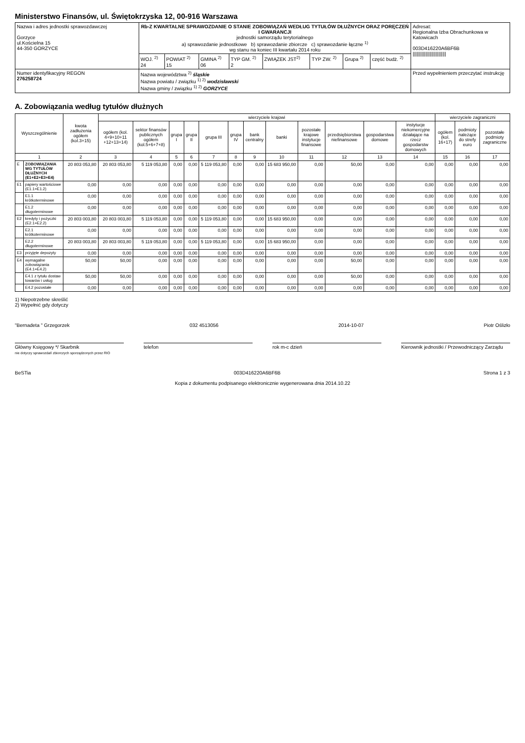Ministerstwo Finansów, ul. Świętokrzyska 12, 00-916 Warszawa
| Nazwa i adres jednostki sprawozdawczej Gorzyce ul.Kościelna 15 44-350 GORZYCE | Rb-Z KWARTALNE SPRAWOZDANIE O STANIE ZOBOWIĄZAŃ WEDŁUG TYTUŁÓW DŁUŻNYCH ORAZ PORĘCZEŃ I GWARANCJI jednostki samorządu terytorialnego a) sprawozdanie jednostkowe b) sprawozdanie zbiorcze c) sprawozdanie łączne <sup>1)</sup> wg stanu na koniec III kwartału 2014 roku | | | | | | | | Adresat: Regionalna Izba Obrachunkowa w Katowicach 003D416220A6BF6B ////////////////////////// |
| | WOJ. <sup>2)</sup> 24 | POWIAT <sup>2)</sup> 15 | GMINA <sup>2)</sup> 06 | TYP GM. <sup>2)</sup> 2 | ZWIĄZEK JST<sup>2)</sup> | TYP ZW. <sup>2)</sup> | Grupa <sup>2)</sup> | część budż. <sup>2)</sup> | |
| Numer identyfikacyjny REGON 276258724 | Nazwa województwa <sup>2)</sup> śląskie Nazwa powiatu / związku <sup>1) 2)</sup> wodzisławski Nazwa gminy / związku <sup>1) 2)</sup> GORZYCE | | | | | | | | Przed wypełnieniem przeczytać instrukcję |
A. Zobowiązania według tytułów dłużnych
| Wyszczególnienie | | kwota zadłużenia ogółem (kol.3+15) | wierzyciele krajowi | | | | | | | | | | | | wierzyciele zagraniczni | | |
| --- | --- | --- | --- | --- | --- | --- | --- | --- | --- | --- | --- | --- | --- | --- | --- | --- | --- |
| | | | ogółem (kol. 4+9+10+11 +12+13+14) | sektor finansów publicznych ogółem (kol.5+6+7+8) | grupa I | grupa II | grupa III | grupa IV | bank centralny | banki | pozostałe krajowe instytucje finansowe | przedsiębiorstwa niefinansowe | gospodarstwa domowe | instytucje niekomercyjne działające na rzecz gospodarstw domowych | ogółem (kol. 16+17) | podmioty należące do strefy euro | pozostałe podmioty zagraniczne |
| 1 | | 2 | 3 | 4 | 5 | 6 | 7 | 8 | 9 | 10 | 11 | 12 | 13 | 14 | 15 | 16 | 17 |
| E | ZOBOWIĄZANIA WG TYTUŁÓW DŁUŻNYCH (E1+E2+E3+E4) | 20 803 053,80 | 20 803 053,80 | 5 119 053,80 | 0,00 | 0,00 | 5 119 053,80 | 0,00 | 0,00 | 15 683 950,00 | 0,00 | 50,00 | 0,00 | 0,00 | 0,00 | 0,00 | 0,00 |
| E1 | papiery wartościowe (E1.1+E1.2) | 0,00 | 0,00 | 0,00 | 0,00 | 0,00 | 0,00 | 0,00 | 0,00 | 0,00 | 0,00 | 0,00 | 0,00 | 0,00 | 0,00 | 0,00 | 0,00 |
| | E1.1 krótkoterminowe | 0,00 | 0,00 | 0,00 | 0,00 | 0,00 | 0,00 | 0,00 | 0,00 | 0,00 | 0,00 | 0,00 | 0,00 | 0,00 | 0,00 | 0,00 | 0,00 |
| | E1.2 długoterminowe | 0,00 | 0,00 | 0,00 | 0,00 | 0,00 | 0,00 | 0,00 | 0,00 | 0,00 | 0,00 | 0,00 | 0,00 | 0,00 | 0,00 | 0,00 | 0,00 |
| E2 | kredyty i pożyczki (E2.1+E2.2) | 20 803 003,80 | 20 803 003,80 | 5 119 053,80 | 0,00 | 0,00 | 5 119 053,80 | 0,00 | 0,00 | 15 683 950,00 | 0,00 | 0,00 | 0,00 | 0,00 | 0,00 | 0,00 | 0,00 |
| | E2.1 krótkoterminowe | 0,00 | 0,00 | 0,00 | 0,00 | 0,00 | 0,00 | 0,00 | 0,00 | 0,00 | 0,00 | 0,00 | 0,00 | 0,00 | 0,00 | 0,00 | 0,00 |
| | E2.2 długoterminowe | 20 803 003,80 | 20 803 003,80 | 5 119 053,80 | 0,00 | 0,00 | 5 119 053,80 | 0,00 | 0,00 | 15 683 950,00 | 0,00 | 0,00 | 0,00 | 0,00 | 0,00 | 0,00 | 0,00 |
| E3 | przyjęte depozyty | 0,00 | 0,00 | 0,00 | 0,00 | 0,00 | 0,00 | 0,00 | 0,00 | 0,00 | 0,00 | 0,00 | 0,00 | 0,00 | 0,00 | 0,00 | 0,00 |
| E4 | wymagalne zobowiązania (E4.1+E4.2) | 50,00 | 50,00 | 0,00 | 0,00 | 0,00 | 0,00 | 0,00 | 0,00 | 0,00 | 0,00 | 50,00 | 0,00 | 0,00 | 0,00 | 0,00 | 0,00 |
| | E4.1 z tytułu dostaw towarów i usług | 50,00 | 50,00 | 0,00 | 0,00 | 0,00 | 0,00 | 0,00 | 0,00 | 0,00 | 0,00 | 50,00 | 0,00 | 0,00 | 0,00 | 0,00 | 0,00 |
| | E4.2 pozostałe | 0,00 | 0,00 | 0,00 | 0,00 | 0,00 | 0,00 | 0,00 | 0,00 | 0,00 | 0,00 | 0,00 | 0,00 | 0,00 | 0,00 | 0,00 | 0,00 |
1) Niepotrzebne skreślić
2) Wypełnić gdy dotyczy
"Bernadeta " Grzegorzek 032 4513056 2014-10-07 Piotr Oślizło
Główny Księgowy */ Skarbnik
nie dotyczy sprawozdań zbiorczych sporządzonych przez RIO
telefon rok m-c dzień Kierownik jednostki / Przewodniczący Zarządu
BeSTia 003D416220A6BF6B Strona 1 z 3
Kopia z dokumentu podpisanego elektronicznie wygenerowana dnia 2014.10.22